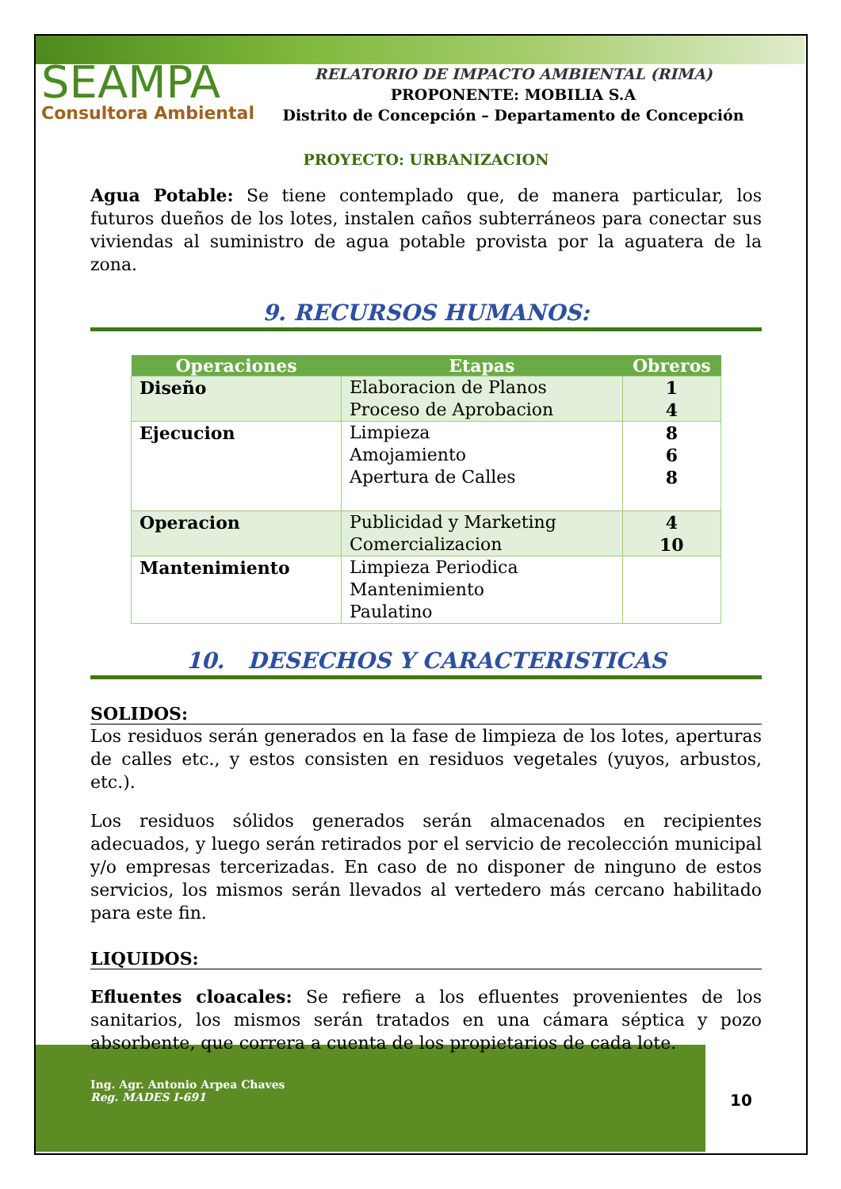SEAMPA
Consultora Ambiental
RELATORIO DE IMPACTO AMBIENTAL (RIMA)
PROPONENTE: MOBILIA S.A
Distrito de Concepción – Departamento de Concepción
PROYECTO: URBANIZACION
Agua Potable: Se tiene contemplado que, de manera particular, los futuros dueños de los lotes, instalen caños subterráneos para conectar sus viviendas al suministro de agua potable provista por la aguatera de la zona.
9. RECURSOS HUMANOS:
| Operaciones | Etapas | Obreros |
| --- | --- | --- |
| Diseño | Elaboracion de Planos Proceso de Aprobacion | 1 4 |
| Ejecucion | Limpieza Amojamiento Apertura de Calles | 8 6 8 |
| Operacion | Publicidad y Marketing Comercializacion | 4 10 |
| Mantenimiento | Limpieza Periodica Mantenimiento Paulatino | |
10. DESECHOS Y CARACTERISTICAS
SOLIDOS:
Los residuos serán generados en la fase de limpieza de los lotes, aperturas de calles etc., y estos consisten en residuos vegetales (yuyos, arbustos, etc.).
Los residuos sólidos generados serán almacenados en recipientes adecuados, y luego serán retirados por el servicio de recolección municipal y/o empresas tercerizadas. En caso de no disponer de ninguno de estos servicios, los mismos serán llevados al vertedero más cercano habilitado para este fin.
LIQUIDOS:
Efluentes cloacales: Se refiere a los efluentes provenientes de los sanitarios, los mismos serán tratados en una cámara séptica y pozo absorbente, que correra a cuenta de los propietarios de cada lote.
Ing. Agr. Antonio Arpea Chaves
Reg. MADES I-691
10